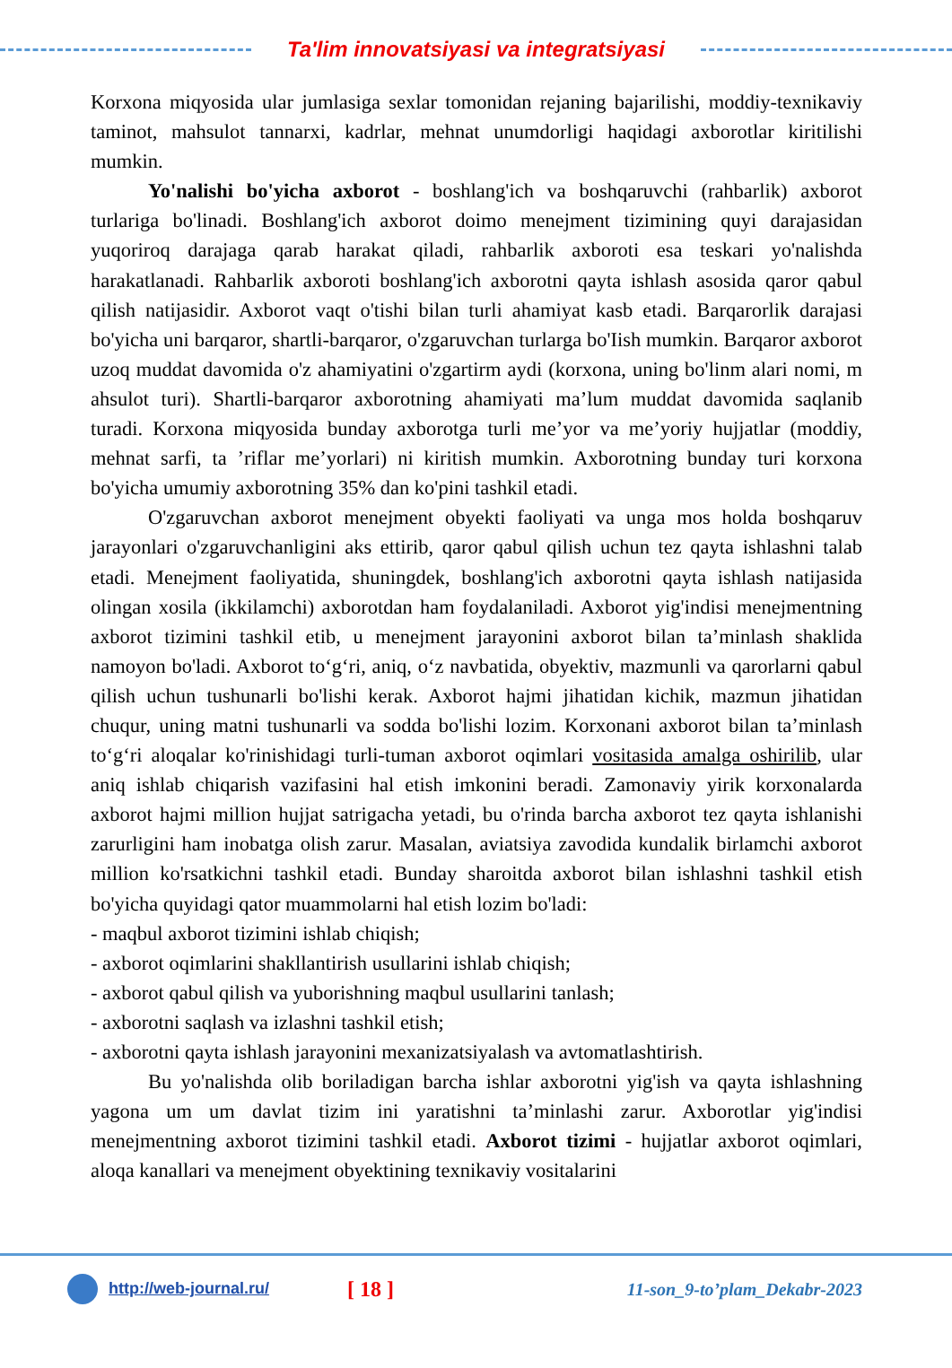Ta'lim innovatsiyasi va integratsiyasi
Korxona miqyosida ular jumlasiga sexlar tomonidan rejaning bajarilishi, moddiy-texnikaviy taminot, mahsulot tannarxi, kadrlar, mehnat unumdorligi haqidagi axborotlar kiritilishi mumkin.
Yo'nalishi bo'yicha axborot - boshlang'ich va boshqaruvchi (rahbarlik) axborot turlariga bo'linadi. Boshlang'ich axborot doimo menejment tizimining quyi darajasidan yuqoriroq darajaga qarab harakat qiladi, rahbarlik axboroti esa teskari yo'nalishda harakatlanadi. Rahbarlik axboroti boshlang'ich axborotni qayta ishlash asosida qaror qabul qilish natijasidir. Axborot vaqt o'tishi bilan turli ahamiyat kasb etadi. Barqarorlik darajasi bo'yicha uni barqaror, shartli-barqaror, o'zgaruvchan turlarga bo'Iish mumkin. Barqaror axborot uzoq muddat davomida o'z ahamiyatini o'zgartirm aydi (korxona, uning bo'linm alari nomi, m ahsulot turi). Shartli-barqaror axborotning ahamiyati ma’lum muddat davomida saqlanib turadi. Korxona miqyosida bunday axborotga turli me’yor va me’yoriy hujjatlar (moddiy, mehnat sarfi, ta ’riflar me’yorlari) ni kiritish mumkin. Axborotning bunday turi korxona bo'yicha umumiy axborotning 35% dan ko'pini tashkil etadi.
O'zgaruvchan axborot menejment obyekti faoliyati va unga mos holda boshqaruv jarayonlari o'zgaruvchanligini aks ettirib, qaror qabul qilish uchun tez qayta ishlashni talab etadi. Menejment faoliyatida, shuningdek, boshlang'ich axborotni qayta ishlash natijasida olingan xosila (ikkilamchi) axborotdan ham foydalaniladi. Axborot yig'indisi menejmentning axborot tizimini tashkil etib, u menejment jarayonini axborot bilan ta’minlash shaklida namoyon bo'ladi. Axborot to‘g‘ri, aniq, o‘z navbatida, obyektiv, mazmunli va qarorlarni qabul qilish uchun tushunarli bo'lishi kerak. Axborot hajmi jihatidan kichik, mazmun jihatidan chuqur, uning matni tushunarli va sodda bo'lishi lozim. Korxonani axborot bilan ta’minlash to‘g‘ri aloqalar ko'rinishidagi turli-tuman axborot oqimlari vositasida amalga oshirilib, ular aniq ishlab chiqarish vazifasini hal etish imkonini beradi. Zamonaviy yirik korxonalarda axborot hajmi million hujjat satrigacha yetadi, bu o'rinda barcha axborot tez qayta ishlanishi zarurligini ham inobatga olish zarur. Masalan, aviatsiya zavodida kundalik birlamchi axborot million ko'rsatkichni tashkil etadi. Bunday sharoitda axborot bilan ishlashni tashkil etish bo'yicha quyidagi qator muammolarni hal etish lozim bo'ladi:
- maqbul axborot tizimini ishlab chiqish;
- axborot oqimlarini shakllantirish usullarini ishlab chiqish;
- axborot qabul qilish va yuborishning maqbul usullarini tanlash;
- axborotni saqlash va izlashni tashkil etish;
- axborotni qayta ishlash jarayonini mexanizatsiyalash va avtomatlashtirish.
Bu yo'nalishda olib boriladigan barcha ishlar axborotni yig'ish va qayta ishlashning yagona um um davlat tizim ini yaratishni ta’minlashi zarur. Axborotlar yig'indisi menejmentning axborot tizimini tashkil etadi. Axborot tizimi - hujjatlar axborot oqimlari, aloqa kanallari va menejment obyektining texnikaviy vositalarini
http://web-journal.ru/ [ 18 ] 11-son_9-to’plam_Dekabr-2023